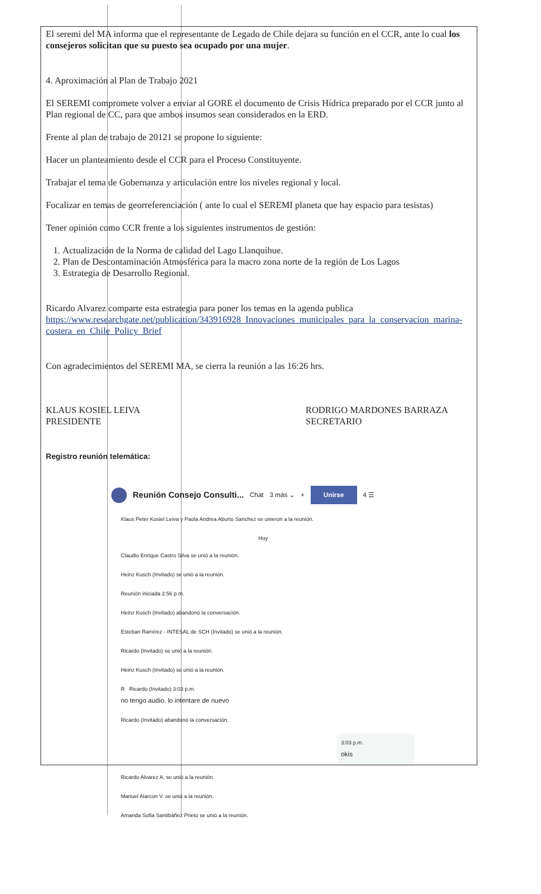El seremi del MA informa que el representante de Legado de Chile dejara su función en el CCR, ante lo cual los consejeros solicitan que su puesto sea ocupado por una mujer.
4. Aproximación al Plan de Trabajo 2021
El SEREMI compromete volver a enviar al GORE el documento de Crisis Hídrica preparado por el CCR junto al Plan regional de CC, para que ambos insumos sean considerados en la ERD.
Frente al plan de trabajo de 20121 se propone lo siguiente:
Hacer un planteamiento desde el CCR para el Proceso Constituyente.
Trabajar el tema de Gobernanza y articulación entre los niveles regional y local.
Focalizar en temas de georreferenciación ( ante lo cual el SEREMI planeta que hay espacio para tesistas)
Tener opinión como CCR frente a los siguientes instrumentos de gestión:
1. Actualización de la Norma de calidad del Lago Llanquihue.
2. Plan de Descontaminación Atmosférica para la macro zona norte de la región de Los Lagos
3. Estrategia de Desarrollo Regional.
Ricardo Alvarez comparte esta estrategia para poner los temas en la agenda publica https://www.researchgate.net/publication/343916928_Innovaciones_municipales_para_la_conservacion_marina-costera_en_Chile_Policy_Brief
Con agradecimientos del SEREMI MA, se cierra la reunión a las 16:26 hrs.
KLAUS KOSIEL LEIVA
PRESIDENTE
RODRIGO MARDONES BARRAZA
SECRETARIO
Registro reunión telemática:
Reunión Consejo Consulti... Chat 3 más ⌄ + Unirse 4 ☰
Klaus Peter Kosiel Leiva y Paola Andrea Aburto Sanchez se unieron a la reunión.
Hoy
Claudio Enrique Castro Silva se unió a la reunión.
Heinz Kusch (Invitado) se unió a la reunión.
Reunión iniciada 2:56 p.m.
Heinz Kusch (Invitado) abandonó la conversación.
Esteban Ramírez - INTESAL de SCH (Invitado) se unió a la reunión.
Ricardo (Invitado) se unió a la reunión.
Heinz Kusch (Invitado) se unió a la reunión.
R Ricardo (Invitado) 3:03 p.m.
no tengo audio. lo intentare de nuevo
Ricardo (Invitado) abandonó la conversación.
3:03 p.m.
okis
Ricardo Alvarez A. se unió a la reunión.
Manuel Alarcon V. se unió a la reunión.
Amanda Sofia Santibáñez Prieto se unió a la reunión.